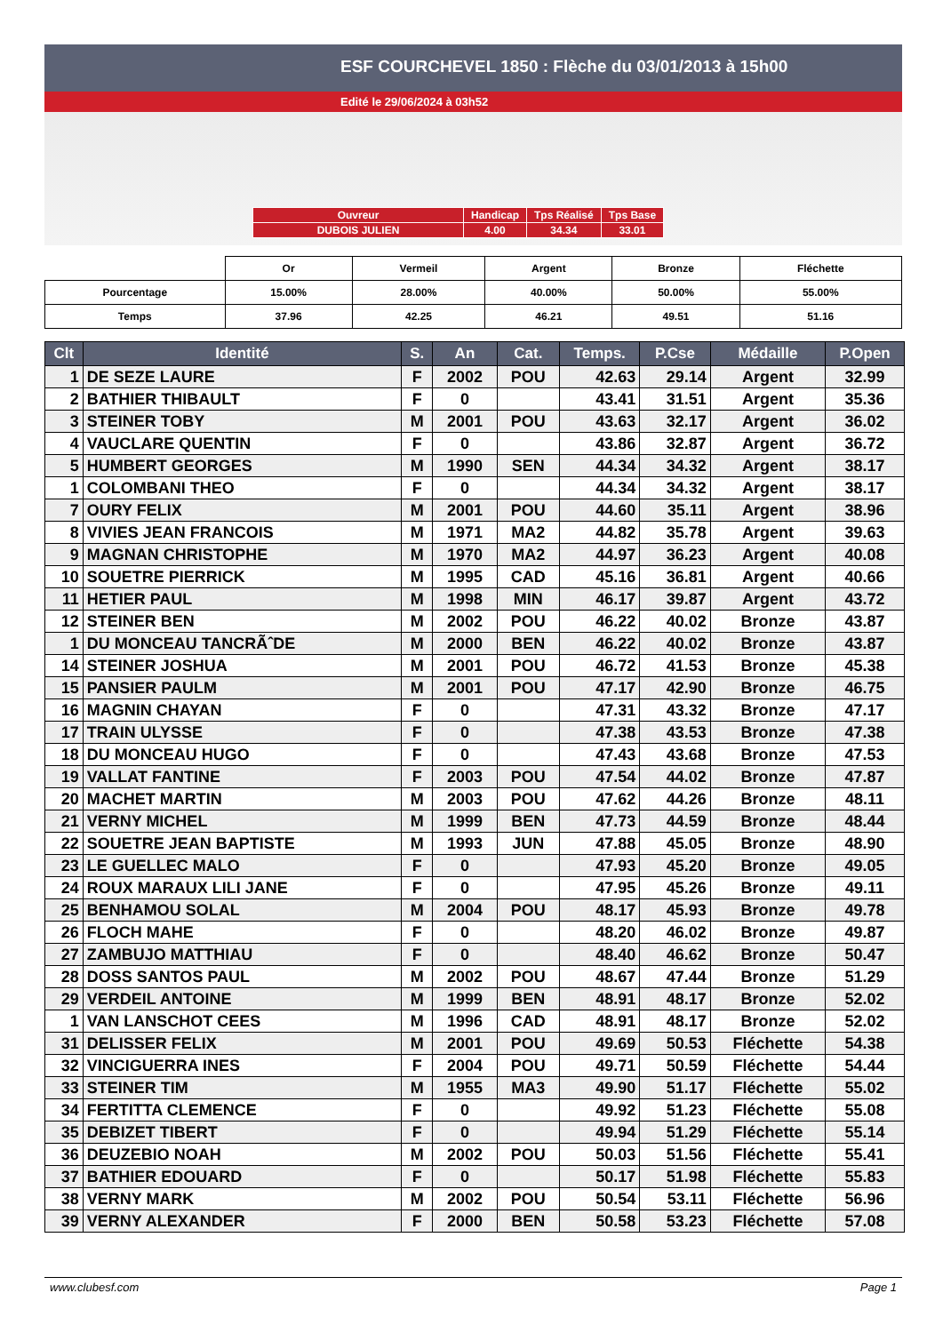ESF COURCHEVEL 1850 : Flèche du 03/01/2013 à 15h00
Edité le 29/06/2024 à 03h52
| Ouvreur | Handicap | Tps Réalisé | Tps Base |
| DUBOIS JULIEN | 4.00 | 34.34 | 33.01 |
| | Or | Vermeil | Argent | Bronze | Fléchette |
| Pourcentage | 15.00% | 28.00% | 40.00% | 50.00% | 55.00% |
| Temps | 37.96 | 42.25 | 46.21 | 49.51 | 51.16 |
| Clt | Identité | S. | An | Cat. | Temps. | P.Cse | Médaille | P.Open |
| --- | --- | --- | --- | --- | --- | --- | --- | --- |
| 1 | DE SEZE LAURE | F | 2002 | POU | 42.63 | 29.14 | Argent | 32.99 |
| 2 | BATHIER THIBAULT | F | 0 | | 43.41 | 31.51 | Argent | 35.36 |
| 3 | STEINER TOBY | M | 2001 | POU | 43.63 | 32.17 | Argent | 36.02 |
| 4 | VAUCLARE QUENTIN | F | 0 | | 43.86 | 32.87 | Argent | 36.72 |
| 5 | HUMBERT GEORGES | M | 1990 | SEN | 44.34 | 34.32 | Argent | 38.17 |
| 1 | COLOMBANI THEO | F | 0 | | 44.34 | 34.32 | Argent | 38.17 |
| 7 | OURY FELIX | M | 2001 | POU | 44.60 | 35.11 | Argent | 38.96 |
| 8 | VIVIES JEAN FRANCOIS | M | 1971 | MA2 | 44.82 | 35.78 | Argent | 39.63 |
| 9 | MAGNAN CHRISTOPHE | M | 1970 | MA2 | 44.97 | 36.23 | Argent | 40.08 |
| 10 | SOUETRE PIERRICK | M | 1995 | CAD | 45.16 | 36.81 | Argent | 40.66 |
| 11 | HETIER PAUL | M | 1998 | MIN | 46.17 | 39.87 | Argent | 43.72 |
| 12 | STEINER BEN | M | 2002 | POU | 46.22 | 40.02 | Bronze | 43.87 |
| 1 | DU MONCEAU TANCRÃˆDE | M | 2000 | BEN | 46.22 | 40.02 | Bronze | 43.87 |
| 14 | STEINER JOSHUA | M | 2001 | POU | 46.72 | 41.53 | Bronze | 45.38 |
| 15 | PANSIER PAULM | M | 2001 | POU | 47.17 | 42.90 | Bronze | 46.75 |
| 16 | MAGNIN CHAYAN | F | 0 | | 47.31 | 43.32 | Bronze | 47.17 |
| 17 | TRAIN ULYSSE | F | 0 | | 47.38 | 43.53 | Bronze | 47.38 |
| 18 | DU MONCEAU HUGO | F | 0 | | 47.43 | 43.68 | Bronze | 47.53 |
| 19 | VALLAT FANTINE | F | 2003 | POU | 47.54 | 44.02 | Bronze | 47.87 |
| 20 | MACHET MARTIN | M | 2003 | POU | 47.62 | 44.26 | Bronze | 48.11 |
| 21 | VERNY MICHEL | M | 1999 | BEN | 47.73 | 44.59 | Bronze | 48.44 |
| 22 | SOUETRE JEAN BAPTISTE | M | 1993 | JUN | 47.88 | 45.05 | Bronze | 48.90 |
| 23 | LE GUELLEC MALO | F | 0 | | 47.93 | 45.20 | Bronze | 49.05 |
| 24 | ROUX MARAUX LILI JANE | F | 0 | | 47.95 | 45.26 | Bronze | 49.11 |
| 25 | BENHAMOU SOLAL | M | 2004 | POU | 48.17 | 45.93 | Bronze | 49.78 |
| 26 | FLOCH MAHE | F | 0 | | 48.20 | 46.02 | Bronze | 49.87 |
| 27 | ZAMBUJO MATTHIAU | F | 0 | | 48.40 | 46.62 | Bronze | 50.47 |
| 28 | DOSS SANTOS PAUL | M | 2002 | POU | 48.67 | 47.44 | Bronze | 51.29 |
| 29 | VERDEIL ANTOINE | M | 1999 | BEN | 48.91 | 48.17 | Bronze | 52.02 |
| 1 | VAN LANSCHOT CEES | M | 1996 | CAD | 48.91 | 48.17 | Bronze | 52.02 |
| 31 | DELISSER FELIX | M | 2001 | POU | 49.69 | 50.53 | Fléchette | 54.38 |
| 32 | VINCIGUERRA INES | F | 2004 | POU | 49.71 | 50.59 | Fléchette | 54.44 |
| 33 | STEINER TIM | M | 1955 | MA3 | 49.90 | 51.17 | Fléchette | 55.02 |
| 34 | FERTITTA CLEMENCE | F | 0 | | 49.92 | 51.23 | Fléchette | 55.08 |
| 35 | DEBIZET TIBERT | F | 0 | | 49.94 | 51.29 | Fléchette | 55.14 |
| 36 | DEUZEBIO NOAH | M | 2002 | POU | 50.03 | 51.56 | Fléchette | 55.41 |
| 37 | BATHIER EDOUARD | F | 0 | | 50.17 | 51.98 | Fléchette | 55.83 |
| 38 | VERNY MARK | M | 2002 | POU | 50.54 | 53.11 | Fléchette | 56.96 |
| 39 | VERNY ALEXANDER | F | 2000 | BEN | 50.58 | 53.23 | Fléchette | 57.08 |
www.clubesf.com Page 1